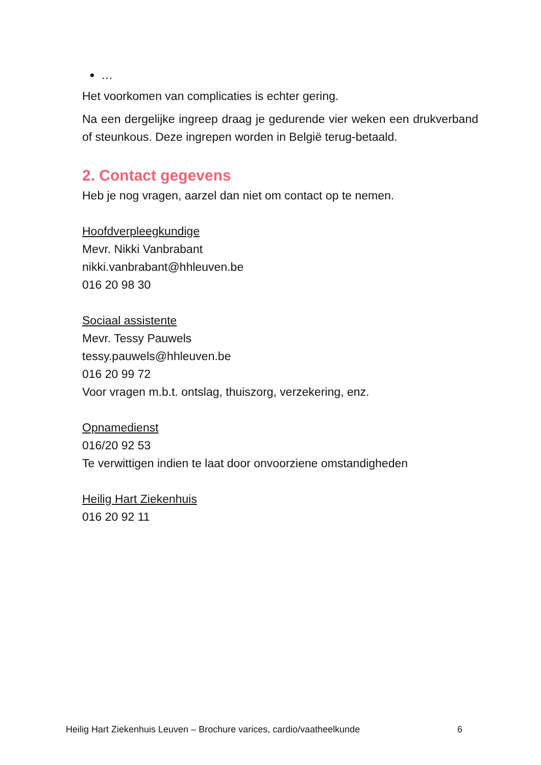…
Het voorkomen van complicaties is echter gering.
Na een dergelijke ingreep draag je gedurende vier weken een drukverband of steunkous. Deze ingrepen worden in België terug-betaald.
2. Contact gegevens
Heb je nog vragen, aarzel dan niet om contact op te nemen.
Hoofdverpleegkundige
Mevr. Nikki Vanbrabant
nikki.vanbrabant@hhleuven.be
016 20 98 30
Sociaal assistente
Mevr. Tessy Pauwels
tessy.pauwels@hhleuven.be
016 20 99 72
Voor vragen m.b.t. ontslag, thuiszorg, verzekering, enz.
Opnamedienst
016/20 92 53
Te verwittigen indien te laat door onvoorziene omstandigheden
Heilig Hart Ziekenhuis
016 20 92 11
Heilig Hart Ziekenhuis Leuven – Brochure varices, cardio/vaatheelkunde 6